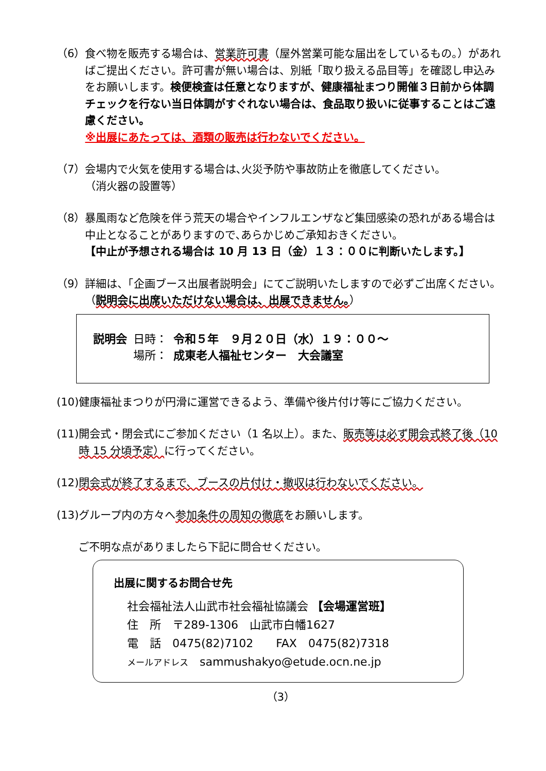（6） 食べ物を販売する場合は、営業許可書（屋外営業可能な届出をしているもの。）があればご提出ください。許可書が無い場合は、別紙「取り扱える品目等」を確認し申込みをお願いします。検便検査は任意となりますが、健康福祉まつり開催３日前から体調チェックを行ない当日体調がすぐれない場合は、食品取り扱いに従事することはご遠慮ください。
※出展にあたっては、酒類の販売は行わないでください。
（7） 会場内で火気を使用する場合は､火災予防や事故防止を徹底してください。
（消火器の設置等）
（8） 暴風雨など危険を伴う荒天の場合やインフルエンザなど集団感染の恐れがある場合は中止となることがありますので､あらかじめご承知おきください。
【中止が予想される場合は 10 月 13 日（金）１３：００に判断いたします。】
（9） 詳細は、「企画ブース出展者説明会」にてご説明いたしますので必ずご出席ください。（説明会に出席いただけない場合は、出展できません。）
| 説明会 | 日時： | 令和５年 ９月２０日（水）１９：００～ |
| | 場所： | 成東老人福祉センター 大会議室 |
(10) 健康福祉まつりが円滑に運営できるよう、準備や後片付け等にご協力ください。
(11) 開会式・閉会式にご参加ください（1 名以上）。また、販売等は必ず開会式終了後（10 時 15 分頃予定）に行ってください。
(12) 閉会式が終了するまで、ブースの片付け・撤収は行わないでください。
(13) グループ内の方々へ参加条件の周知の徹底をお願いします。
ご不明な点がありましたら下記に問合せください。
出展に関するお問合せ先
社会福祉法人山武市社会福祉協議会 【会場運営班】
住　所　〒289-1306　山武市白幡1627
電　話　0475(82)7102　　FAX　0475(82)7318
メールアドレス　sammushakyo@etude.ocn.ne.jp
（3）